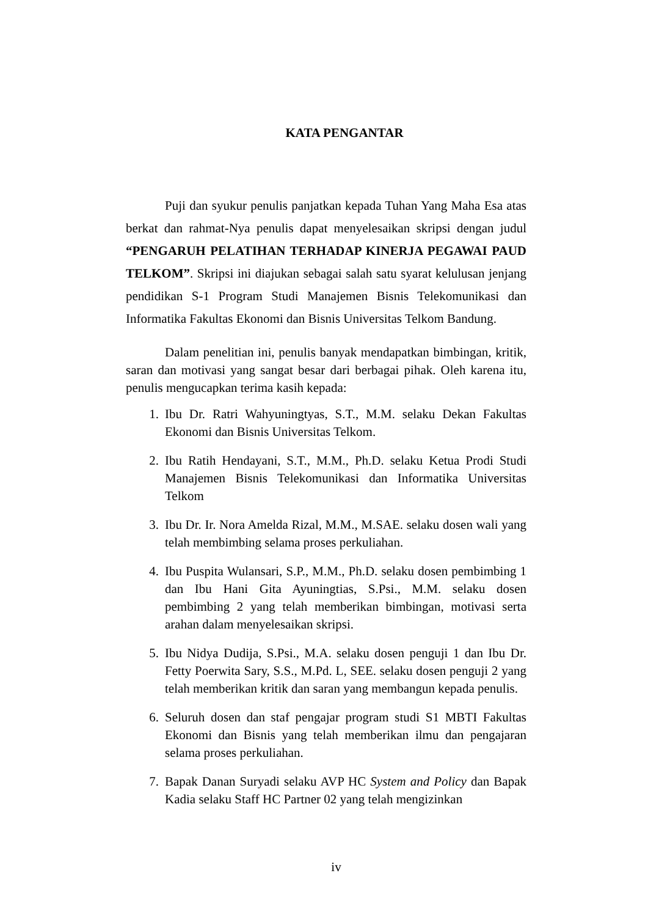KATA PENGANTAR
Puji dan syukur penulis panjatkan kepada Tuhan Yang Maha Esa atas berkat dan rahmat-Nya penulis dapat menyelesaikan skripsi dengan judul “PENGARUH PELATIHAN TERHADAP KINERJA PEGAWAI PAUD TELKOM”. Skripsi ini diajukan sebagai salah satu syarat kelulusan jenjang pendidikan S-1 Program Studi Manajemen Bisnis Telekomunikasi dan Informatika Fakultas Ekonomi dan Bisnis Universitas Telkom Bandung.
Dalam penelitian ini, penulis banyak mendapatkan bimbingan, kritik, saran dan motivasi yang sangat besar dari berbagai pihak. Oleh karena itu, penulis mengucapkan terima kasih kepada:
1. Ibu Dr. Ratri Wahyuningtyas, S.T., M.M. selaku Dekan Fakultas Ekonomi dan Bisnis Universitas Telkom.
2. Ibu Ratih Hendayani, S.T., M.M., Ph.D. selaku Ketua Prodi Studi Manajemen Bisnis Telekomunikasi dan Informatika Universitas Telkom
3. Ibu Dr. Ir. Nora Amelda Rizal, M.M., M.SAE. selaku dosen wali yang telah membimbing selama proses perkuliahan.
4. Ibu Puspita Wulansari, S.P., M.M., Ph.D. selaku dosen pembimbing 1 dan Ibu Hani Gita Ayuningtias, S.Psi., M.M. selaku dosen pembimbing 2 yang telah memberikan bimbingan, motivasi serta arahan dalam menyelesaikan skripsi.
5. Ibu Nidya Dudija, S.Psi., M.A. selaku dosen penguji 1 dan Ibu Dr. Fetty Poerwita Sary, S.S., M.Pd. L, SEE. selaku dosen penguji 2 yang telah memberikan kritik dan saran yang membangun kepada penulis.
6. Seluruh dosen dan staf pengajar program studi S1 MBTI Fakultas Ekonomi dan Bisnis yang telah memberikan ilmu dan pengajaran selama proses perkuliahan.
7. Bapak Danan Suryadi selaku AVP HC System and Policy dan Bapak Kadia selaku Staff HC Partner 02 yang telah mengizinkan
iv